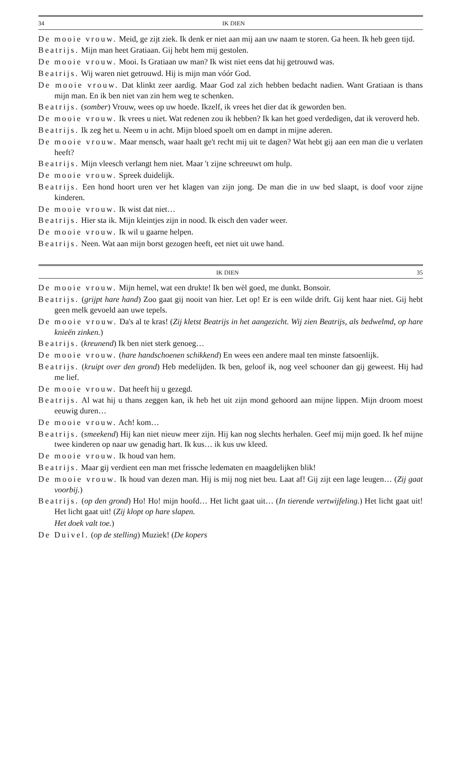34 IK DIEN
De mooie vrouw. Meid, ge zijt ziek. Ik denk er niet aan mij aan uw naam te storen. Ga heen. Ik heb geen tijd.
Beatrijs. Mijn man heet Gratiaan. Gij hebt hem mij gestolen.
De mooie vrouw. Mooi. Is Gratiaan uw man? Ik wist niet eens dat hij getrouwd was.
Beatrijs. Wij waren niet getrouwd. Hij is mijn man vóór God.
De mooie vrouw. Dat klinkt zeer aardig. Maar God zal zich hebben bedacht nadien. Want Gratiaan is thans mijn man. En ik ben niet van zin hem weg te schenken.
Beatrijs. (somber) Vrouw, wees op uw hoede. Ikzelf, ik vrees het dier dat ik geworden ben.
De mooie vrouw. Ik vrees u niet. Wat redenen zou ik hebben? Ik kan het goed verdedigen, dat ik veroverd heb.
Beatrijs. Ik zeg het u. Neem u in acht. Mijn bloed spoelt om en dampt in mijne aderen.
De mooie vrouw. Maar mensch, waar haalt ge't recht mij uit te dagen? Wat hebt gij aan een man die u verlaten heeft?
Beatrijs. Mijn vleesch verlangt hem niet. Maar 't zijne schreeuwt om hulp.
De mooie vrouw. Spreek duidelijk.
Beatrijs. Een hond hoort uren ver het klagen van zijn jong. De man die in uw bed slaapt, is doof voor zijne kinderen.
De mooie vrouw. Ik wist dat niet…
Beatrijs. Hier sta ik. Mijn kleintjes zijn in nood. Ik eisch den vader weer.
De mooie vrouw. Ik wil u gaarne helpen.
Beatrijs. Neen. Wat aan mijn borst gezogen heeft, eet niet uit uwe hand.
IK DIEN 35
De mooie vrouw. Mijn hemel, wat een drukte! Ik ben wèl goed, me dunkt. Bonsoir.
Beatrijs. (grijpt hare hand) Zoo gaat gij nooit van hier. Let op! Er is een wilde drift. Gij kent haar niet. Gij hebt geen melk gevoeld aan uwe tepels.
De mooie vrouw. Da's al te kras! (Zij kletst Beatrijs in het aangezicht. Wij zien Beatrijs, als bedwelmd, op hare knieën zinken.)
Beatrijs. (kreunend) Ik ben niet sterk genoeg…
De mooie vrouw. (hare handschoenen schikkend) En wees een andere maal ten minste fatsoenlijk.
Beatrijs. (kruipt over den grond) Heb medelijden. Ik ben, geloof ik, nog veel schooner dan gij geweest. Hij had me lief.
De mooie vrouw. Dat heeft hij u gezegd.
Beatrijs. Al wat hij u thans zeggen kan, ik heb het uit zijn mond gehoord aan mijne lippen. Mijn droom moest eeuwig duren…
De mooie vrouw. Ach! kom…
Beatrijs. (smeekend) Hij kan niet nieuw meer zijn. Hij kan nog slechts herhalen. Geef mij mijn goed. Ik hef mijne twee kinderen op naar uw genadig hart. Ik kus… ik kus uw kleed.
De mooie vrouw. Ik houd van hem.
Beatrijs. Maar gij verdient een man met frissche ledematen en maagdelijken blik!
De mooie vrouw. Ik houd van dezen man. Hij is mij nog niet beu. Laat af! Gij zijt een lage leugen… (Zij gaat voorbij.)
Beatrijs. (op den grond) Ho! Ho! mijn hoofd… Het licht gaat uit… (In tierende vertwijfeling.) Het licht gaat uit! Het licht gaat uit! (Zij klopt op hare slapen.
Het doek valt toe.)
De Duivel. (op de stelling) Muziek! (De kopers